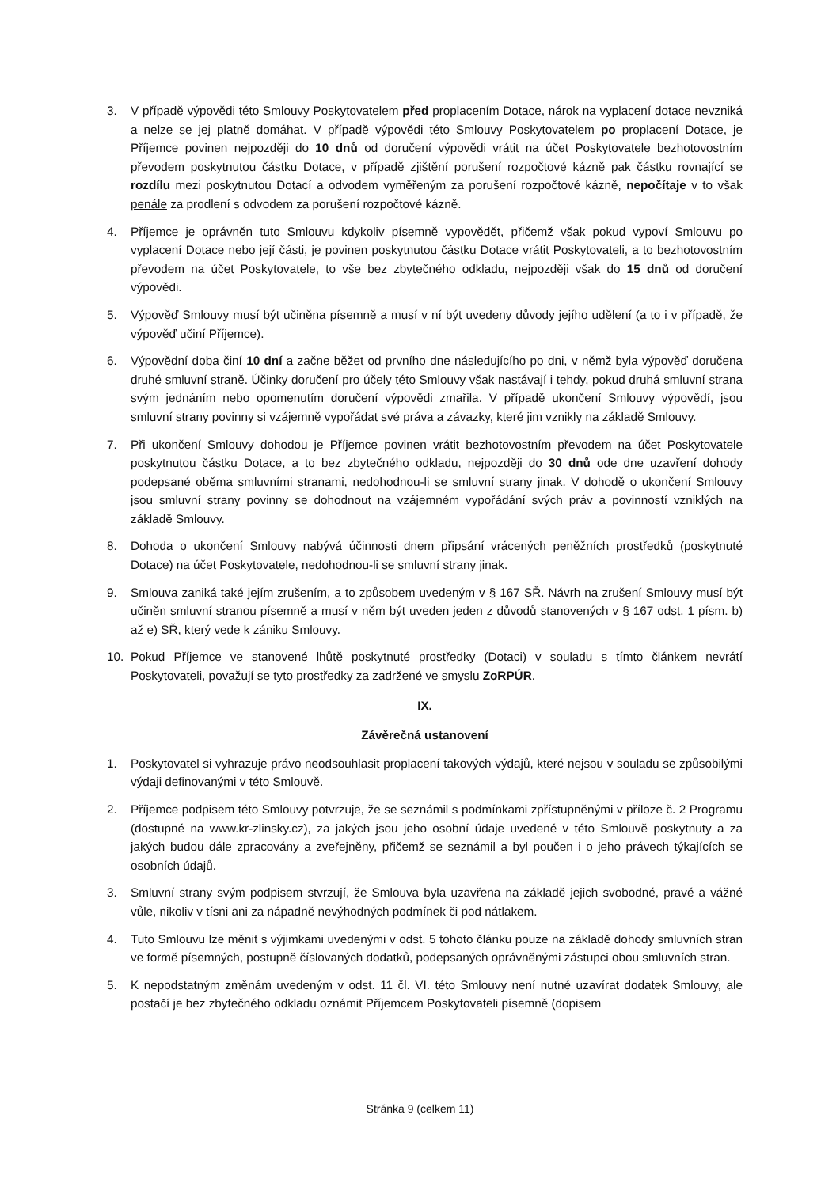3. V případě výpovědi této Smlouvy Poskytovatelem před proplacením Dotace, nárok na vyplacení dotace nevzniká a nelze se jej platně domáhat. V případě výpovědi této Smlouvy Poskytovatelem po proplacení Dotace, je Příjemce povinen nejpozději do 10 dnů od doručení výpovědi vrátit na účet Poskytovatele bezhotovostním převodem poskytnutou částku Dotace, v případě zjištění porušení rozpočtové kázně pak částku rovnající se rozdílu mezi poskytnutou Dotací a odvodem vyměřeným za porušení rozpočtové kázně, nepočítaje v to však penále za prodlení s odvodem za porušení rozpočtové kázně.
4. Příjemce je oprávněn tuto Smlouvu kdykoliv písemně vypovědět, přičemž však pokud vypoví Smlouvu po vyplacení Dotace nebo její části, je povinen poskytnutou částku Dotace vrátit Poskytovateli, a to bezhotovostním převodem na účet Poskytovatele, to vše bez zbytečného odkladu, nejpozději však do 15 dnů od doručení výpovědi.
5. Výpověď Smlouvy musí být učiněna písemně a musí v ní být uvedeny důvody jejího udělení (a to i v případě, že výpověď učiní Příjemce).
6. Výpovědní doba činí 10 dní a začne běžet od prvního dne následujícího po dni, v němž byla výpověď doručena druhé smluvní straně. Účinky doručení pro účely této Smlouvy však nastávají i tehdy, pokud druhá smluvní strana svým jednáním nebo opomenutím doručení výpovědi zmařila. V případě ukončení Smlouvy výpovědí, jsou smluvní strany povinny si vzájemně vypořádat své práva a závazky, které jim vznikly na základě Smlouvy.
7. Při ukončení Smlouvy dohodou je Příjemce povinen vrátit bezhotovostním převodem na účet Poskytovatele poskytnutou částku Dotace, a to bez zbytečného odkladu, nejpozději do 30 dnů ode dne uzavření dohody podepsané oběma smluvními stranami, nedohodnou-li se smluvní strany jinak. V dohodě o ukončení Smlouvy jsou smluvní strany povinny se dohodnout na vzájemném vypořádání svých práv a povinností vzniklých na základě Smlouvy.
8. Dohoda o ukončení Smlouvy nabývá účinnosti dnem připsání vrácených peněžních prostředků (poskytnuté Dotace) na účet Poskytovatele, nedohodnou-li se smluvní strany jinak.
9. Smlouva zaniká také jejím zrušením, a to způsobem uvedeným v § 167 SŘ. Návrh na zrušení Smlouvy musí být učiněn smluvní stranou písemně a musí v něm být uveden jeden z důvodů stanovených v § 167 odst. 1 písm. b) až e) SŘ, který vede k zániku Smlouvy.
10. Pokud Příjemce ve stanovené lhůtě poskytnuté prostředky (Dotaci) v souladu s tímto článkem nevrátí Poskytovateli, považují se tyto prostředky za zadržené ve smyslu ZoRPÚR.
IX.
Závěrečná ustanovení
1. Poskytovatel si vyhrazuje právo neodsouhlasit proplacení takových výdajů, které nejsou v souladu se způsobilými výdaji definovanými v této Smlouvě.
2. Příjemce podpisem této Smlouvy potvrzuje, že se seznámil s podmínkami zpřístupněnými v příloze č. 2 Programu (dostupné na www.kr-zlinsky.cz), za jakých jsou jeho osobní údaje uvedené v této Smlouvě poskytnuty a za jakých budou dále zpracovány a zveřejněny, přičemž se seznámil a byl poučen i o jeho právech týkajících se osobních údajů.
3. Smluvní strany svým podpisem stvrzují, že Smlouva byla uzavřena na základě jejich svobodné, pravé a vážné vůle, nikoliv v tísni ani za nápadně nevýhodných podmínek či pod nátlakem.
4. Tuto Smlouvu lze měnit s výjimkami uvedenými v odst. 5 tohoto článku pouze na základě dohody smluvních stran ve formě písemných, postupně číslovaných dodatků, podepsaných oprávněnými zástupci obou smluvních stran.
5. K nepodstatným změnám uvedeným v odst. 11 čl. VI. této Smlouvy není nutné uzavírat dodatek Smlouvy, ale postačí je bez zbytečného odkladu oznámit Příjemcem Poskytovateli písemně (dopisem
Stránka 9 (celkem 11)